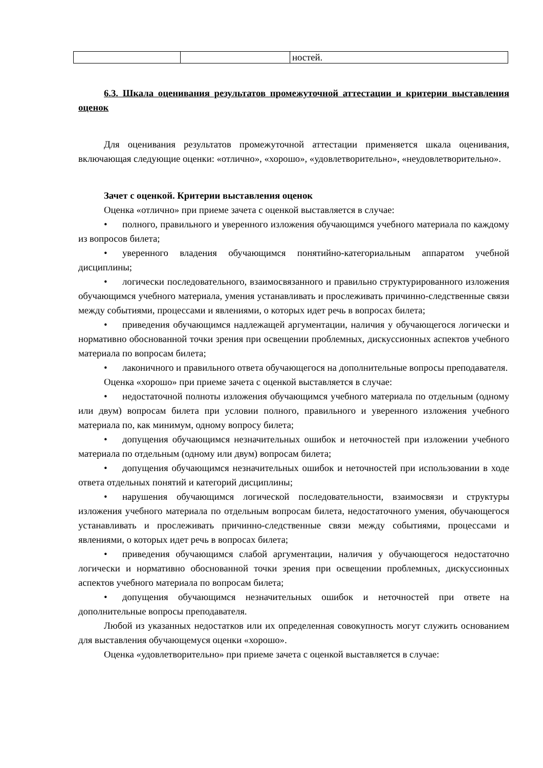| | | ностей. |
6.3. Шкала оценивания результатов промежуточной аттестации и критерии выставления оценок
Для оценивания результатов промежуточной аттестации применяется шкала оценивания, включающая следующие оценки: «отлично», «хорошо», «удовлетворительно», «неудовлетворительно».
Зачет с оценкой. Критерии выставления оценок
Оценка «отлично» при приеме зачета с оценкой выставляется в случае:
• полного, правильного и уверенного изложения обучающимся учебного материала по каждому из вопросов билета;
• уверенного владения обучающимся понятийно-категориальным аппаратом учебной дисциплины;
• логически последовательного, взаимосвязанного и правильно структурированного изложения обучающимся учебного материала, умения устанавливать и прослеживать причинно-следственные связи между событиями, процессами и явлениями, о которых идет речь в вопросах билета;
• приведения обучающимся надлежащей аргументации, наличия у обучающегося логически и нормативно обоснованной точки зрения при освещении проблемных, дискуссионных аспектов учебного материала по вопросам билета;
• лаконичного и правильного ответа обучающегося на дополнительные вопросы преподавателя.
Оценка «хорошо» при приеме зачета с оценкой выставляется в случае:
• недостаточной полноты изложения обучающимся учебного материала по отдельным (одному или двум) вопросам билета при условии полного, правильного и уверенного изложения учебного материала по, как минимум, одному вопросу билета;
• допущения обучающимся незначительных ошибок и неточностей при изложении учебного материала по отдельным (одному или двум) вопросам билета;
• допущения обучающимся незначительных ошибок и неточностей при использовании в ходе ответа отдельных понятий и категорий дисциплины;
• нарушения обучающимся логической последовательности, взаимосвязи и структуры изложения учебного материала по отдельным вопросам билета, недостаточного умения, обучающегося устанавливать и прослеживать причинно-следственные связи между событиями, процессами и явлениями, о которых идет речь в вопросах билета;
• приведения обучающимся слабой аргументации, наличия у обучающегося недостаточно логически и нормативно обоснованной точки зрения при освещении проблемных, дискуссионных аспектов учебного материала по вопросам билета;
• допущения обучающимся незначительных ошибок и неточностей при ответе на дополнительные вопросы преподавателя.
Любой из указанных недостатков или их определенная совокупность могут служить основанием для выставления обучающемуся оценки «хорошо».
Оценка «удовлетворительно» при приеме зачета с оценкой выставляется в случае: